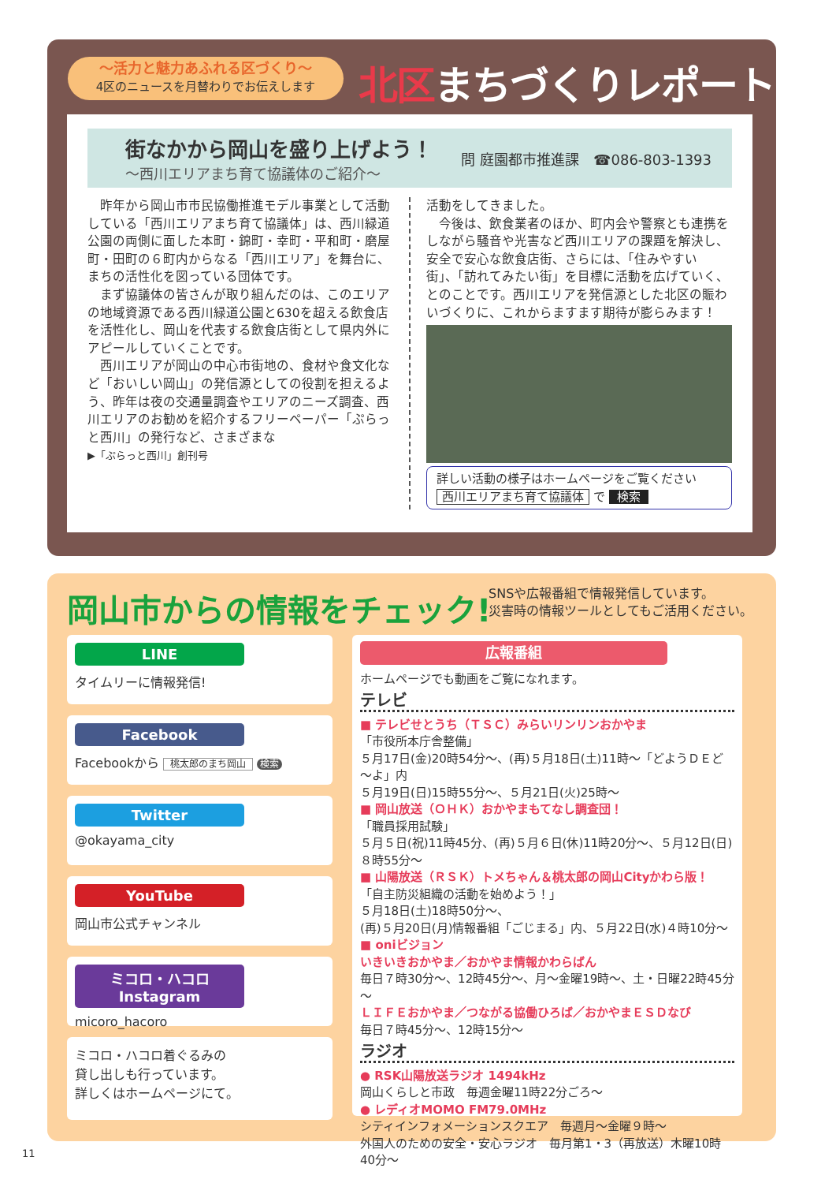～活力と魅力あふれる区づくり～
4区のニュースを月替わりでお伝えします
北区まちづくりレポート
街なかから岡山を盛り上げよう！
～西川エリアまち育て協議体のご紹介～
問 庭園都市推進課　☎086-803-1393
　昨年から岡山市市民協働推進モデル事業として活動している「西川エリアまち育て協議体」は、西川緑道公園の両側に面した本町・錦町・幸町・平和町・磨屋町・田町の６町内からなる「西川エリア」を舞台に、まちの活性化を図っている団体です。
　まず協議体の皆さんが取り組んだのは、このエリアの地域資源である西川緑道公園と630を超える飲食店を活性化し、岡山を代表する飲食店街として県内外にアピールしていくことです。
　西川エリアが岡山の中心市街地の、食材や食文化など「おいしい岡山」の発信源としての役割を担えるよう、昨年は夜の交通量調査やエリアのニーズ調査、西川エリアのお勧めを紹介するフリーペーパー「ぷらっと西川」の発行など、さまざまな
▶「ぷらっと西川」創刊号
活動をしてきました。
　今後は、飲食業者のほか、町内会や警察とも連携をしながら騒音や光害など西川エリアの課題を解決し、安全で安心な飲食店街、さらには、「住みやすい街」、「訪れてみたい街」を目標に活動を広げていく、とのことです。西川エリアを発信源とした北区の賑わいづくりに、これからますます期待が膨らみます！
詳しい活動の様子はホームページをご覧ください
西川エリアまち育て協議体 で 検索
岡山市からの情報をチェック!
SNSや広報番組で情報発信しています。
災害時の情報ツールとしてもご活用ください。
LINE
タイムリーに情報発信!
Facebook
Facebookから 桃太郎のまち岡山 検索
Twitter
@okayama_city
YouTube
岡山市公式チャンネル
ミコロ・ハコロ Instagram
micoro_hacoro
ミコロ・ハコロ着ぐるみの
貸し出しも行っています。
詳しくはホームページにて。
広報番組
ホームページでも動画をご覧になれます。
テレビ
■ テレビせとうち（ＴＳＣ）みらいリンリンおかやま
「市役所本庁舎整備」
５月17日(金)20時54分～、(再)５月18日(土)11時～「どようＤＥど～よ」内
５月19日(日)15時55分～、５月21日(火)25時～
■ 岡山放送（ＯＨＫ）おかやまもてなし調査団！
「職員採用試験」
５月５日(祝)11時45分、(再)５月６日(休)11時20分～、５月12日(日)８時55分～
■ 山陽放送（ＲＳＫ）トメちゃん＆桃太郎の岡山Cityかわら版！
「自主防災組織の活動を始めよう！」
５月18日(土)18時50分～、
(再)５月20日(月)情報番組「ごじまる」内、５月22日(水)４時10分～
■ oniビジョン
いきいきおかやま／おかやま情報かわらばん
毎日７時30分～、12時45分～、月～金曜19時～、土・日曜22時45分～
ＬＩＦＥおかやま／つながる協働ひろば／おかやまＥＳＤなび
毎日７時45分～、12時15分～
ラジオ
● RSK山陽放送ラジオ 1494kHz
岡山くらしと市政　毎週金曜11時22分ごろ～
● レディオMOMO FM79.0MHz
シティインフォメーションスクエア　毎週月～金曜９時～
外国人のための安全・安心ラジオ　毎月第1・3（再放送）木曜10時40分～
11